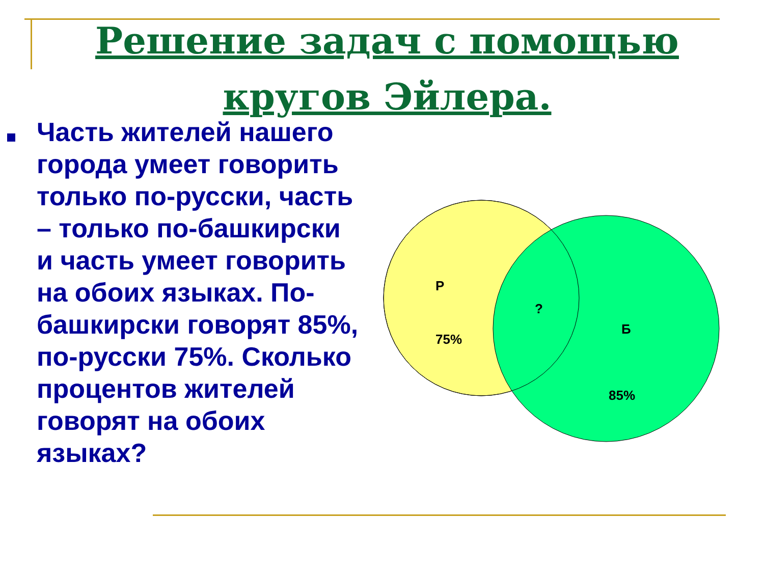Решение задач с помощью кругов Эйлера.
Часть жителей нашего города умеет говорить только по-русски, часть – только по-башкирски и часть умеет говорить на обоих языках. По-башкирски говорят 85%, по-русски 75%. Сколько процентов жителей говорят на обоих языках?
Р
75%
?
Б
85%